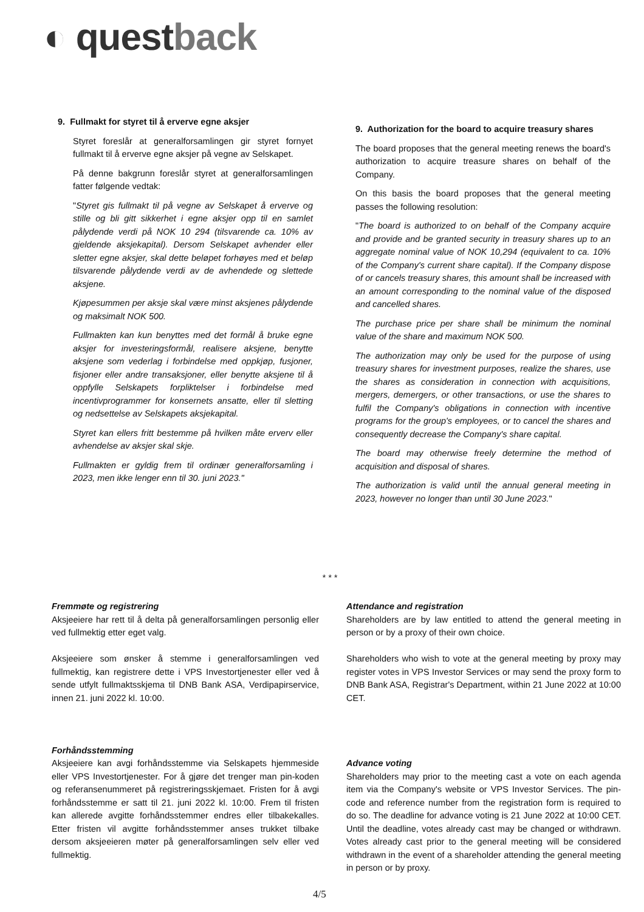◐ questback
9. Fullmakt for styret til å erverve egne aksjer
Styret foreslår at generalforsamlingen gir styret fornyet fullmakt til å erverve egne aksjer på vegne av Selskapet.
På denne bakgrunn foreslår styret at generalforsamlingen fatter følgende vedtak:
"Styret gis fullmakt til på vegne av Selskapet å erverve og stille og bli gitt sikkerhet i egne aksjer opp til en samlet pålydende verdi på NOK 10 294 (tilsvarende ca. 10% av gjeldende aksjekapital). Dersom Selskapet avhender eller sletter egne aksjer, skal dette beløpet forhøyes med et beløp tilsvarende pålydende verdi av de avhendede og slettede aksjene.
Kjøpesummen per aksje skal være minst aksjenes pålydende og maksimalt NOK 500.
Fullmakten kan kun benyttes med det formål å bruke egne aksjer for investeringsformål, realisere aksjene, benytte aksjene som vederlag i forbindelse med oppkjøp, fusjoner, fisjoner eller andre transaksjoner, eller benytte aksjene til å oppfylle Selskapets forpliktelser i forbindelse med incentivprogrammer for konsernets ansatte, eller til sletting og nedsettelse av Selskapets aksjekapital.
Styret kan ellers fritt bestemme på hvilken måte erverv eller avhendelse av aksjer skal skje.
Fullmakten er gyldig frem til ordinær generalforsamling i 2023, men ikke lenger enn til 30. juni 2023."
9. Authorization for the board to acquire treasury shares
The board proposes that the general meeting renews the board's authorization to acquire treasure shares on behalf of the Company.
On this basis the board proposes that the general meeting passes the following resolution:
"The board is authorized to on behalf of the Company acquire and provide and be granted security in treasury shares up to an aggregate nominal value of NOK 10,294 (equivalent to ca. 10% of the Company's current share capital). If the Company dispose of or cancels treasury shares, this amount shall be increased with an amount corresponding to the nominal value of the disposed and cancelled shares.
The purchase price per share shall be minimum the nominal value of the share and maximum NOK 500.
The authorization may only be used for the purpose of using treasury shares for investment purposes, realize the shares, use the shares as consideration in connection with acquisitions, mergers, demergers, or other transactions, or use the shares to fulfil the Company's obligations in connection with incentive programs for the group's employees, or to cancel the shares and consequently decrease the Company's share capital.
The board may otherwise freely determine the method of acquisition and disposal of shares.
The authorization is valid until the annual general meeting in 2023, however no longer than until 30 June 2023."
* * *
Fremmøte og registrering
Aksjeeiere har rett til å delta på generalforsamlingen personlig eller ved fullmektig etter eget valg.
Aksjeeiere som ønsker å stemme i generalforsamlingen ved fullmektig, kan registrere dette i VPS Investortjenester eller ved å sende utfylt fullmaktsskjema til DNB Bank ASA, Verdipapirservice, innen 21. juni 2022 kl. 10:00.
Forhåndsstemming
Aksjeeiere kan avgi forhåndsstemme via Selskapets hjemmeside eller VPS Investortjenester. For å gjøre det trenger man pin-koden og referansenummeret på registreringsskjemaet. Fristen for å avgi forhåndsstemme er satt til 21. juni 2022 kl. 10:00. Frem til fristen kan allerede avgitte forhåndsstemmer endres eller tilbakekalles. Etter fristen vil avgitte forhåndsstemmer anses trukket tilbake dersom aksjeeieren møter på generalforsamlingen selv eller ved fullmektig.
Attendance and registration
Shareholders are by law entitled to attend the general meeting in person or by a proxy of their own choice.
Shareholders who wish to vote at the general meeting by proxy may register votes in VPS Investor Services or may send the proxy form to DNB Bank ASA, Registrar's Department, within 21 June 2022 at 10:00 CET.
Advance voting
Shareholders may prior to the meeting cast a vote on each agenda item via the Company's website or VPS Investor Services. The pin-code and reference number from the registration form is required to do so. The deadline for advance voting is 21 June 2022 at 10:00 CET. Until the deadline, votes already cast may be changed or withdrawn. Votes already cast prior to the general meeting will be considered withdrawn in the event of a shareholder attending the general meeting in person or by proxy.
4/5